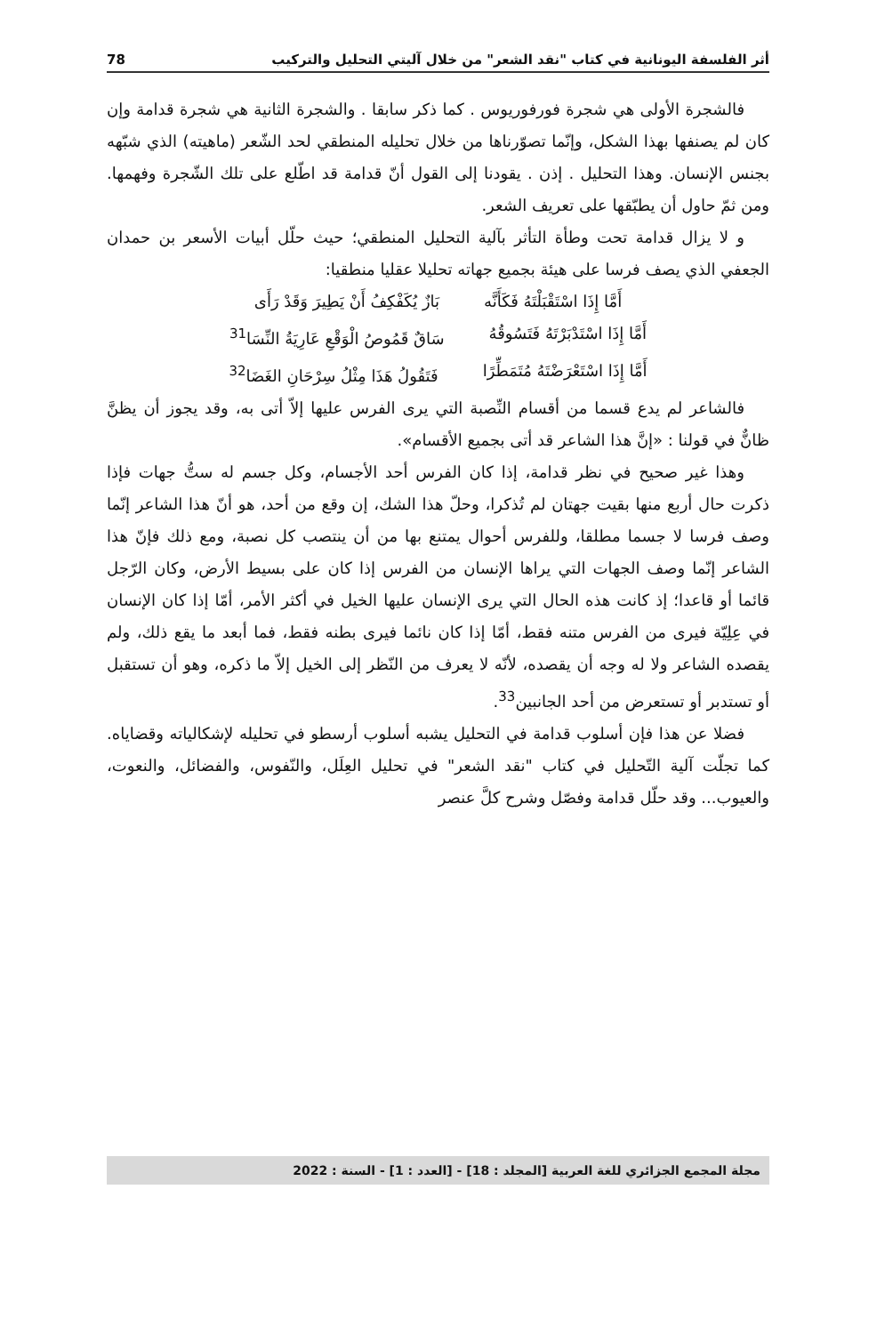أثر الفلسفة اليونانية في كتاب "نقد الشعر" من خلال آليتي التحليل والتركيب 78
فالشجرة الأولى هي شجرة فورفوريوس . كما ذكر سابقا . والشجرة الثانية هي شجرة قدامة وإن كان لم يصنفها بهذا الشكل، وإنّما تصوّرناها من خلال تحليله المنطقي لحد الشّعر (ماهيته) الذي شبّهه بجنس الإنسان. وهذا التحليل . إذن . يقودنا إلى القول أنّ قدامة قد اطّلع على تلك الشّجرة وفهمها. ومن ثمّ حاول أن يطبّقها على تعريف الشعر.
و لا يزال قدامة تحت وطأة التأثر بآلية التحليل المنطقي؛ حيث حلّل أبيات الأسعر بن حمدان الجعفي الذي يصف فرسا على هيئة بجميع جهاته تحليلا عقليا منطقيا:
أَمَّا إِذَا اسْتَقْبَلْتَهُ فَكَأَنَّه بَازٌ يُكَفْكِفُ أَنْ يَطِيرَ وَقَدْ رَأَى
أَمَّا إِذَا اسْتَدْبَرْتَهُ فَتَسُوقُهُ سَاقٌ قَمُوصُ الْوَقْعِ عَارِيَةُ النِّسَا<sup>31</sup>
أَمَّا إِذَا اسْتَعْرَضْتَهُ مُتَمَطِّرًا فَتَقُولُ هَذَا مِثْلُ سِرْحَانِ الغَضَا<sup>32</sup>
فالشاعر لم يدع قسما من أقسام النِّصبة التي يرى الفرس عليها إلاّ أتى به، وقد يجوز أن يظنَّ ظانٌّ في قولنا : «إنَّ هذا الشاعر قد أتى بجميع الأقسام».
وهذا غير صحيح في نظر قدامة، إذا كان الفرس أحد الأجسام، وكل جسم له ستُّ جهات فإذا ذكرت حال أربع منها بقيت جهتان لم تُذكرا، وحلّ هذا الشك، إن وقع من أحد، هو أنّ هذا الشاعر إنّما وصف فرسا لا جسما مطلقا، وللفرس أحوال يمتنع بها من أن ينتصب كل نصبة، ومع ذلك فإنّ هذا الشاعر إنّما وصف الجهات التي يراها الإنسان من الفرس إذا كان على بسيط الأرض، وكان الرّجل قائما أو قاعدا؛ إذ كانت هذه الحال التي يرى الإنسان عليها الخيل في أكثر الأمر، أمّا إذا كان الإنسان في عِلِيّة فيرى من الفرس متنه فقط، أمّا إذا كان نائما فيرى بطنه فقط، فما أبعد ما يقع ذلك، ولم يقصده الشاعر ولا له وجه أن يقصده، لأنّه لا يعرف من النّظر إلى الخيل إلاّ ما ذكره، وهو أن تستقبل أو تستدبر أو تستعرض من أحد الجانبين<sup>33</sup>.
فضلا عن هذا فإن أسلوب قدامة في التحليل يشبه أسلوب أرسطو في تحليله لإشكالياته وقضاياه. كما تجلّت آلية التّحليل في كتاب "نقد الشعر" في تحليل العِلَل، والنّفوس، والفضائل، والنعوت، والعيوب... وقد حلّل قدامة وفصّل وشرح كلَّ عنصر
مجلة المجمع الجزائري للغة العربية [المجلد : 18] - [العدد : 1] - السنة : 2022